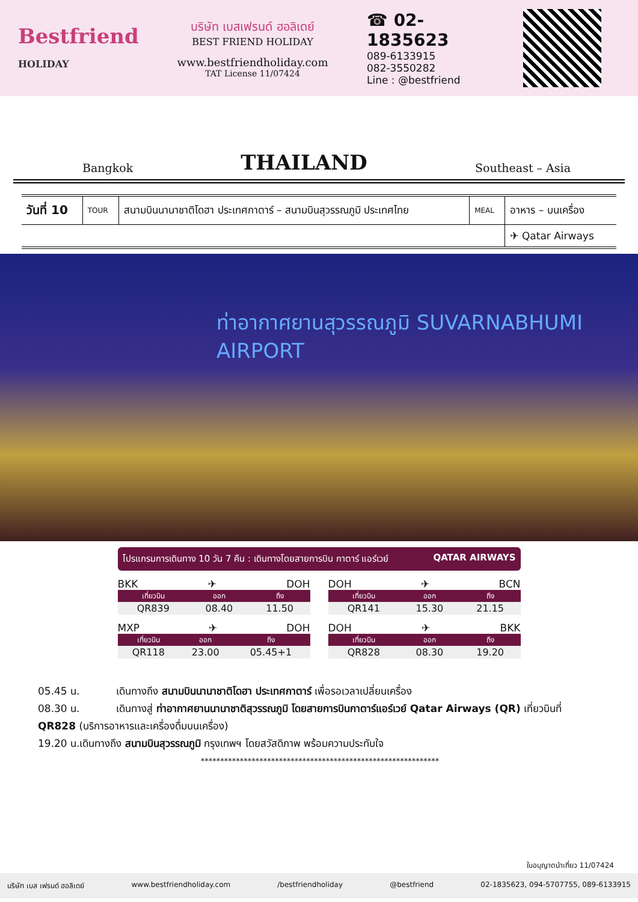Bestfriend
HOLIDAY
บริษัท เบสเฟรนด์ ฮอลิเดย์
BEST FRIEND HOLIDAY
www.bestfriendholiday.com
TAT License 11/07424
☎ 02-1835623
089-6133915
082-3550282
Line : @bestfriend
Bangkok
THAILAND
Southeast – Asia
| วันที่ 10 | TOUR | สนามบินนานาชาติโดฮา ประเทศกาตาร์ – สนามบินสุวรรณภูมิ ประเทศไทย | MEAL | อาหาร – บนเครื่อง |
| | | | | ✈ Qatar Airways |
ท่าอากาศยานสุวรรณภูมิ SUVARNABHUMI AIRPORT
โปรแกรมการเดินทาง 10 วัน 7 คืน : เดินทางโดยสายการบิน กาตาร์ แอร์เวย์ QATAR AIRWAYS
BKK ✈ DOH
| เที่ยวบิน | ออก | ถึง |
| --- | --- | --- |
| QR839 | 08.40 | 11.50 |
DOH ✈ BCN
| เที่ยวบิน | ออก | ถึง |
| --- | --- | --- |
| QR141 | 15.30 | 21.15 |
MXP ✈ DOH
| เที่ยวบิน | ออก | ถึง |
| --- | --- | --- |
| QR118 | 23.00 | 05.45+1 |
DOH ✈ BKK
| เที่ยวบิน | ออก | ถึง |
| --- | --- | --- |
| QR828 | 08.30 | 19.20 |
05.45 น. เดินทางถึง สนามบินนานาชาติโดฮา ประเทศกาตาร์ เพื่อรอเวลาเปลี่ยนเครื่อง
08.30 น. เดินทางสู่ ท่าอากาศยานนานาชาติสุวรรณภูมิ โดยสายการบินกาตาร์แอร์เวย์ Qatar Airways (QR) เที่ยวบินที่ QR828 (บริการอาหารและเครื่องดื่มบนเครื่อง)
19.20 น.เดินทางถึง สนามบินสุวรรณภูมิ กรุงเทพฯ โดยสวัสดิภาพ พร้อมความประทับใจ
*************************************************************
ใบอนุญาตนำเที่ยว 11/07424
บริษัท เบส เฟรนด์ ฮอลิเดย์ www.bestfriendholiday.com /bestfriendholiday @bestfriend 02-1835623, 094-5707755, 089-6133915